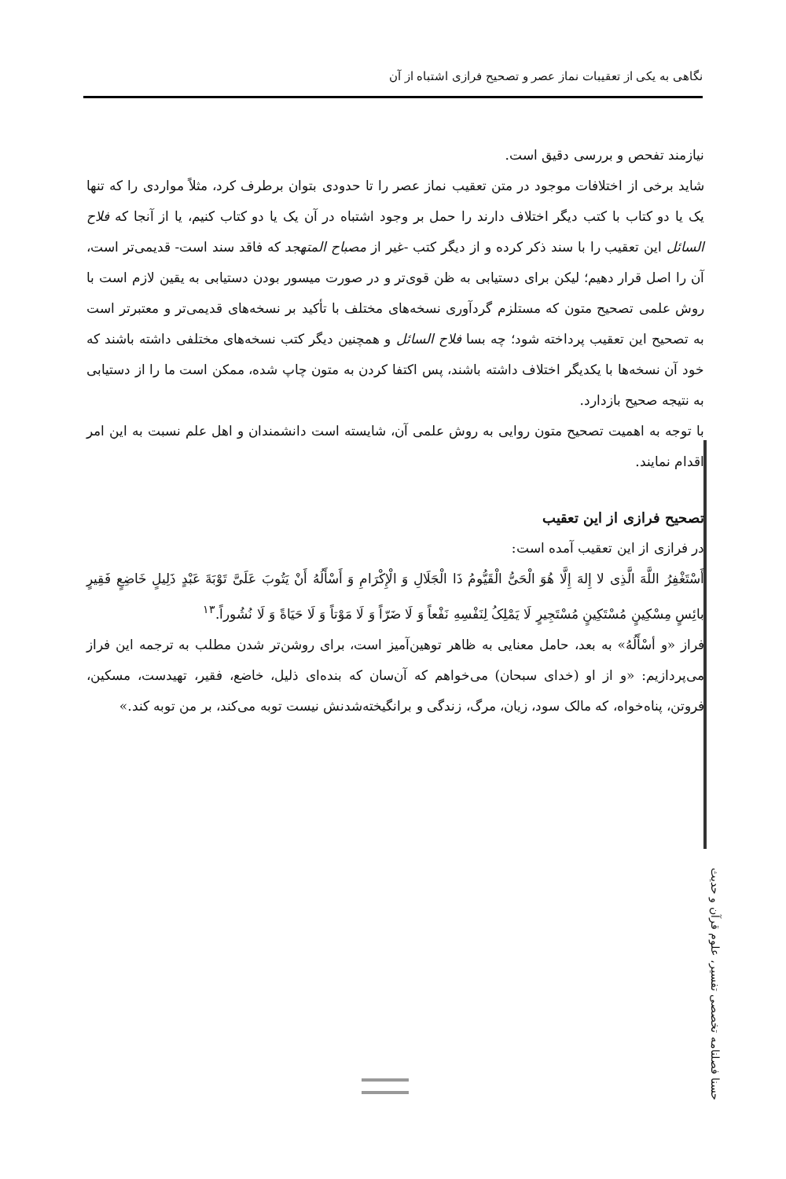نگاهی به یکی از تعقیبات نماز عصر و تصحیح فرازی اشتباه از آن
نیازمند تفحص و بررسی دقیق است.
شاید برخی از اختلافات موجود در متن تعقیب نماز عصر را تا حدودی بتوان برطرف کرد، مثلاً مواردی را که تنها یک یا دو کتاب با کتب دیگر اختلاف دارند را حمل بر وجود اشتباه در آن یک یا دو کتاب کنیم، یا از آنجا که فلاح السائل این تعقیب را با سند ذکر کرده و از دیگر کتب -غیر از مصباح المتهجد که فاقد سند است- قدیمی‌تر است، آن را اصل قرار دهیم؛ لیکن برای دستیابی به ظن قوی‌تر و در صورت میسور بودن دستیابی به یقین لازم است با روش علمی تصحیح متون که مستلزم گردآوری نسخه‌های مختلف با تأکید بر نسخه‌های قدیمی‌تر و معتبرتر است به تصحیح این تعقیب پرداخته شود؛ چه بسا فلاح السائل و همچنین دیگر کتب نسخه‌های مختلفی داشته باشند که خود آن نسخه‌ها با یکدیگر اختلاف داشته باشند، پس اکتفا کردن به متون چاپ شده، ممکن است ما را از دستیابی به نتیجه صحیح بازدارد.
با توجه به اهمیت تصحیح متون روایی به روش علمی آن، شایسته است دانشمندان و اهل علم نسبت به این امر اقدام نمایند.
تصحیح فرازی از این تعقیب
در فرازی از این تعقیب آمده است:
أَسْتَغْفِرُ اللَّهَ الَّذِی لا إِلهَ إِلَّا هُوَ الْحَیُّ الْقَیُّومُ ذَا الْجَلَالِ وَ الْإِکْرَامِ وَ أَسْأَلُهُ أَنْ یَتُوبَ عَلَیَّ تَوْبَةَ عَبْدٍ ذَلِیلٍ خَاضِعٍ فَقِیرٍ بائِسٍ مِسْکِینٍ مُسْتَکِینٍ مُسْتَجِیرٍ لَا یَمْلِکُ لِنَفْسِهِ نَفْعاً وَ لَا ضَرّاً وَ لَا مَوْتاً وَ لَا حَیَاةً وَ لَا نُشُوراً.<sup>۱۳</sup>
فراز «و أسْأَلُهُ» به بعد، حامل معنایی به ظاهر توهین‌آمیز است، برای روشن‌تر شدن مطلب به ترجمه این فراز می‌پردازیم: «و از او (خدای سبحان) می‌خواهم که آن‌سان که بنده‌ای ذلیل، خاضع، فقیر، تهیدست، مسکین، فروتن، پناه‌خواه، که مالک سود، زیان، مرگ، زندگی و برانگیخته‌شدنش نیست توبه می‌کند، بر من توبه کند.»
حسنا فصلنامه تخصصی تفسیر، علوم قرآن و حدیث